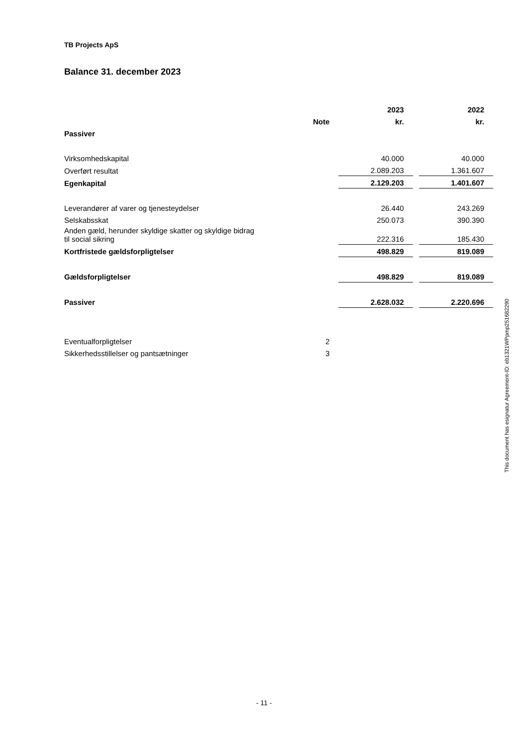TB Projects ApS
Balance 31. december 2023
| | | 2023 | | 2022 |
| | Note | kr. | | kr. |
| Passiver | | | | |
| Virksomhedskapital | | 40.000 | | 40.000 |
| Overført resultat | | 2.089.203 | | 1.361.607 |
| Egenkapital | | 2.129.203 | | 1.401.607 |
| Leverandører af varer og tjenesteydelser | | 26.440 | | 243.269 |
| Selskabsskat | | 250.073 | | 390.390 |
| Anden gæld, herunder skyldige skatter og skyldige bidrag til social sikring | | 222.316 | | 185.430 |
| Kortfristede gældsforpligtelser | | 498.829 | | 819.089 |
| Gældsforpligtelser | | 498.829 | | 819.089 |
| Passiver | | 2.628.032 | | 2.220.696 |
| Eventualforpligtelser | 2 | | | |
| Sikkerhedsstillelser og pantsætninger | 3 | | | |
This document has esignatur Agreement-ID: eb1321WPpmp251682290
- 11 -